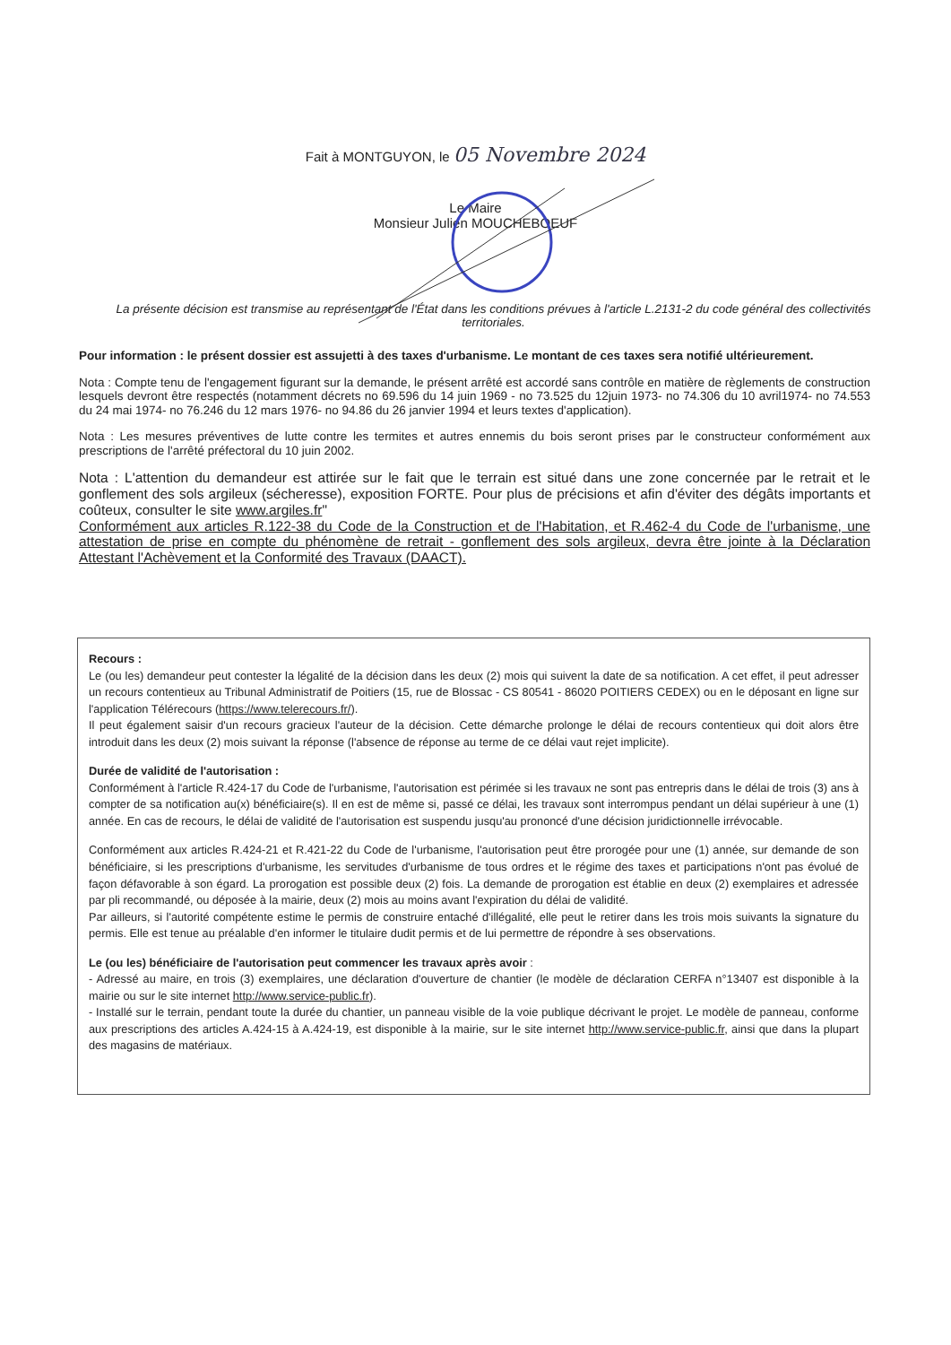Fait à MONTGUYON, le 05 Novembre 2024
Le Maire
Monsieur Julien MOUCHEBOEUF
La présente décision est transmise au représentant de l'État dans les conditions prévues à l'article L.2131-2 du code général des collectivités territoriales.
Pour information : le présent dossier est assujetti à des taxes d'urbanisme. Le montant de ces taxes sera notifié ultérieurement.
Nota : Compte tenu de l'engagement figurant sur la demande, le présent arrêté est accordé sans contrôle en matière de règlements de construction lesquels devront être respectés (notamment décrets no 69.596 du 14 juin 1969 - no 73.525 du 12juin 1973- no 74.306 du 10 avril1974- no 74.553 du 24 mai 1974- no 76.246 du 12 mars 1976- no 94.86 du 26 janvier 1994 et leurs textes d'application).
Nota : Les mesures préventives de lutte contre les termites et autres ennemis du bois seront prises par le constructeur conformément aux prescriptions de l'arrêté préfectoral du 10 juin 2002.
Nota : L'attention du demandeur est attirée sur le fait que le terrain est situé dans une zone concernée par le retrait et le gonflement des sols argileux (sécheresse), exposition FORTE. Pour plus de précisions et afin d'éviter des dégâts importants et coûteux, consulter le site www.argiles.fr"
Conformément aux articles R.122-38 du Code de la Construction et de l'Habitation, et R.462-4 du Code de l'urbanisme, une attestation de prise en compte du phénomène de retrait - gonflement des sols argileux, devra être jointe à la Déclaration Attestant l'Achèvement et la Conformité des Travaux (DAACT).
Recours :
Le (ou les) demandeur peut contester la légalité de la décision dans les deux (2) mois qui suivent la date de sa notification. A cet effet, il peut adresser un recours contentieux au Tribunal Administratif de Poitiers (15, rue de Blossac - CS 80541 - 86020 POITIERS CEDEX) ou en le déposant en ligne sur l'application Télérecours (https://www.telerecours.fr/).
Il peut également saisir d'un recours gracieux l'auteur de la décision. Cette démarche prolonge le délai de recours contentieux qui doit alors être introduit dans les deux (2) mois suivant la réponse (l'absence de réponse au terme de ce délai vaut rejet implicite).
Durée de validité de l'autorisation :
Conformément à l'article R.424-17 du Code de l'urbanisme, l'autorisation est périmée si les travaux ne sont pas entrepris dans le délai de trois (3) ans à compter de sa notification au(x) bénéficiaire(s). Il en est de même si, passé ce délai, les travaux sont interrompus pendant un délai supérieur à une (1) année. En cas de recours, le délai de validité de l'autorisation est suspendu jusqu'au prononcé d'une décision juridictionnelle irrévocable.
Conformément aux articles R.424-21 et R.421-22 du Code de l'urbanisme, l'autorisation peut être prorogée pour une (1) année, sur demande de son bénéficiaire, si les prescriptions d'urbanisme, les servitudes d'urbanisme de tous ordres et le régime des taxes et participations n'ont pas évolué de façon défavorable à son égard. La prorogation est possible deux (2) fois. La demande de prorogation est établie en deux (2) exemplaires et adressée par pli recommandé, ou déposée à la mairie, deux (2) mois au moins avant l'expiration du délai de validité.
Par ailleurs, si l'autorité compétente estime le permis de construire entaché d'illégalité, elle peut le retirer dans les trois mois suivants la signature du permis. Elle est tenue au préalable d'en informer le titulaire dudit permis et de lui permettre de répondre à ses observations.
Le (ou les) bénéficiaire de l'autorisation peut commencer les travaux après avoir :
- Adressé au maire, en trois (3) exemplaires, une déclaration d'ouverture de chantier (le modèle de déclaration CERFA n°13407 est disponible à la mairie ou sur le site internet http://www.service-public.fr).
- Installé sur le terrain, pendant toute la durée du chantier, un panneau visible de la voie publique décrivant le projet. Le modèle de panneau, conforme aux prescriptions des articles A.424-15 à A.424-19, est disponible à la mairie, sur le site internet http://www.service-public.fr, ainsi que dans la plupart des magasins de matériaux.